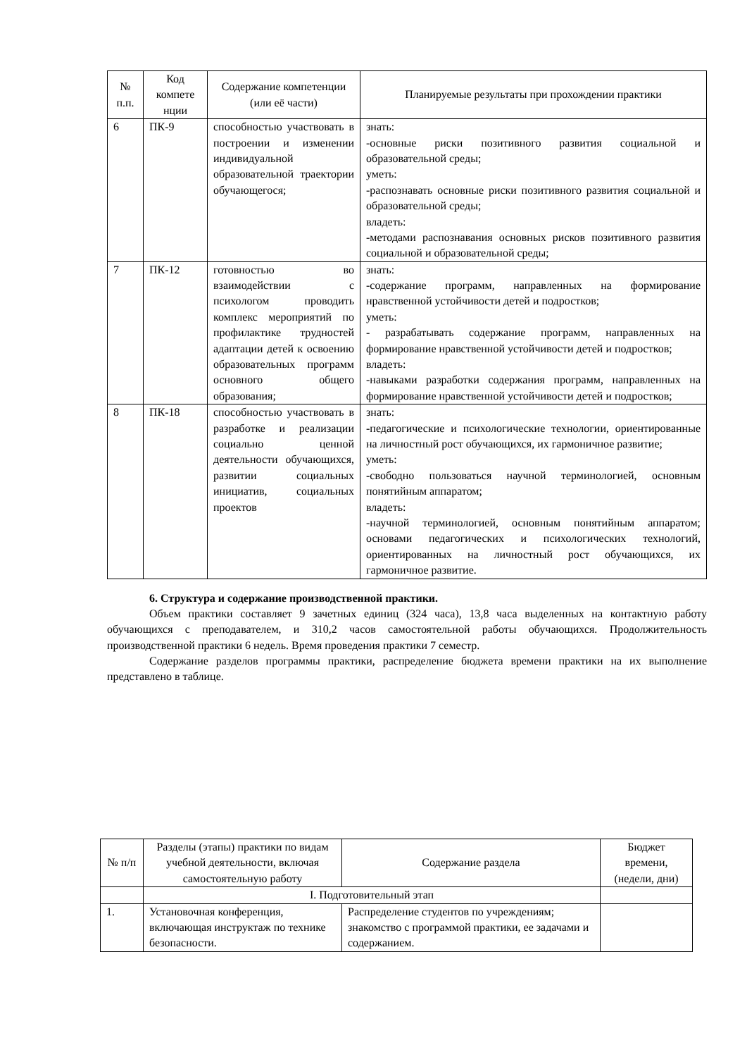| № п.п. | Код компете нции | Содержание компетенции (или её части) | Планируемые результаты при прохождении практики |
| --- | --- | --- | --- |
| 6 | ПК-9 | способностью участвовать в построении и изменении индивидуальной образовательной траектории обучающегося; | знать: -основные риски позитивного развития социальной и образовательной среды; уметь: -распознавать основные риски позитивного развития социальной и образовательной среды; владеть: -методами распознавания основных рисков позитивного развития социальной и образовательной среды; |
| 7 | ПК-12 | готовностью во взаимодействии с психологом проводить комплекс мероприятий по профилактике трудностей адаптации детей к освоению образовательных программ основного общего образования; | знать: -содержание программ, направленных на формирование нравственной устойчивости детей и подростков; уметь: - разрабатывать содержание программ, направленных на формирование нравственной устойчивости детей и подростков; владеть: -навыками разработки содержания программ, направленных на формирование нравственной устойчивости детей и подростков; |
| 8 | ПК-18 | способностью участвовать в разработке и реализации социально ценной деятельности обучающихся, развитии социальных инициатив, социальных проектов | знать: -педагогические и психологические технологии, ориентированные на личностный рост обучающихся, их гармоничное развитие; уметь: -свободно пользоваться научной терминологией, основным понятийным аппаратом; владеть: -научной терминологией, основным понятийным аппаратом; основами педагогических и психологических технологий, ориентированных на личностный рост обучающихся, их гармоничное развитие. |
6. Структура и содержание производственной практики.
Объем практики составляет 9 зачетных единиц (324 часа), 13,8 часа выделенных на контактную работу обучающихся с преподавателем, и 310,2 часов самостоятельной работы обучающихся. Продолжительность производственной практики 6 недель. Время проведения практики 7 семестр.
Содержание разделов программы практики, распределение бюджета времени практики на их выполнение представлено в таблице.
| № п/п | Разделы (этапы) практики по видам учебной деятельности, включая самостоятельную работу | Содержание раздела | Бюджет времени, (недели, дни) |
| --- | --- | --- | --- |
| | I. Подготовительный этап | | |
| 1. | Установочная конференция, включающая инструктаж по технике безопасности. | Распределение студентов по учреждениям; знакомство с программой практики, ее задачами и содержанием. | |